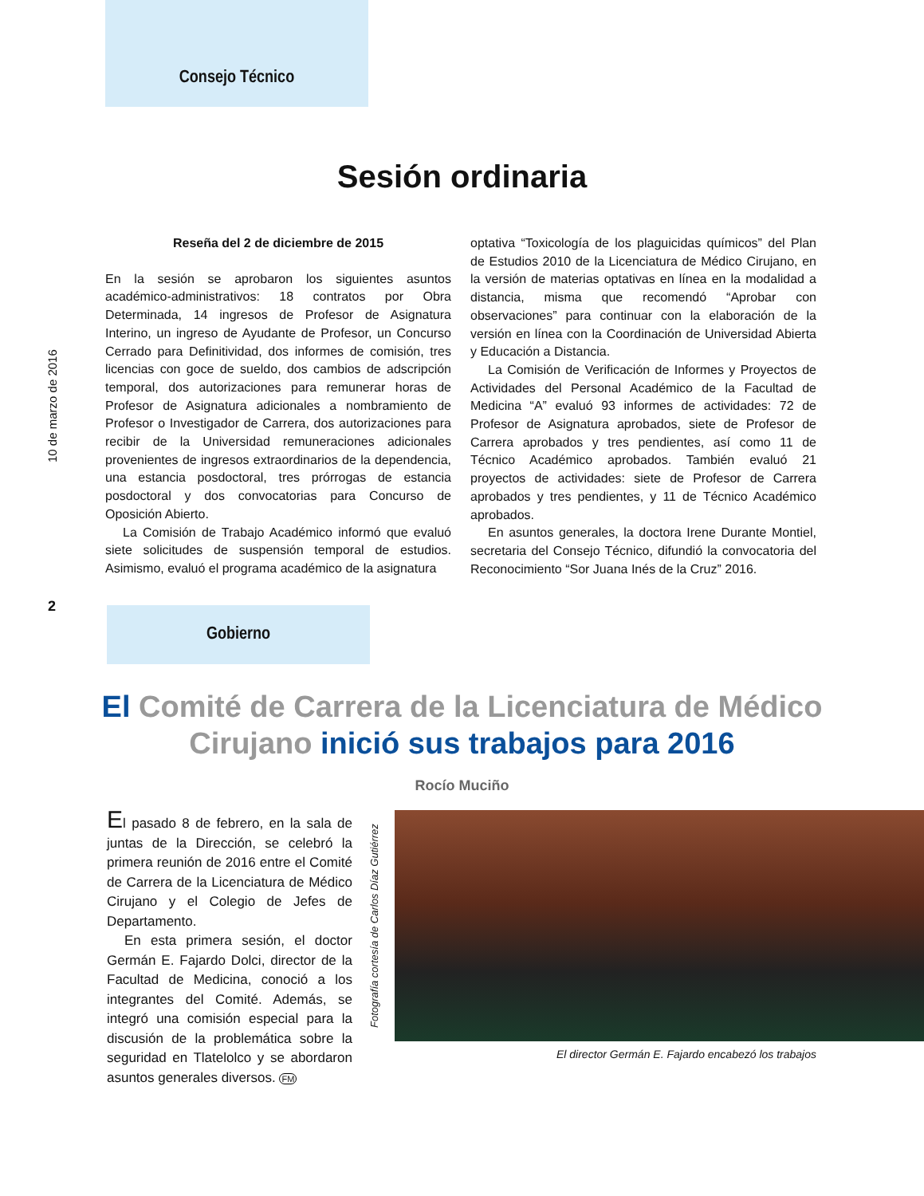10 de marzo de 2016
Consejo Técnico
Sesión ordinaria
Reseña del 2 de diciembre de 2015
En la sesión se aprobaron los siguientes asuntos académico-administrativos: 18 contratos por Obra Determinada, 14 ingresos de Profesor de Asignatura Interino, un ingreso de Ayudante de Profesor, un Concurso Cerrado para Definitividad, dos informes de comisión, tres licencias con goce de sueldo, dos cambios de adscripción temporal, dos autorizaciones para remunerar horas de Profesor de Asignatura adicionales a nombramiento de Profesor o Investigador de Carrera, dos autorizaciones para recibir de la Universidad remuneraciones adicionales provenientes de ingresos extraordinarios de la dependencia, una estancia posdoctoral, tres prórrogas de estancia posdoctoral y dos convocatorias para Concurso de Oposición Abierto.
La Comisión de Trabajo Académico informó que evaluó siete solicitudes de suspensión temporal de estudios. Asimismo, evaluó el programa académico de la asignatura
optativa “Toxicología de los plaguicidas químicos” del Plan de Estudios 2010 de la Licenciatura de Médico Cirujano, en la versión de materias optativas en línea en la modalidad a distancia, misma que recomendó “Aprobar con observaciones” para continuar con la elaboración de la versión en línea con la Coordinación de Universidad Abierta y Educación a Distancia.
La Comisión de Verificación de Informes y Proyectos de Actividades del Personal Académico de la Facultad de Medicina “A” evaluó 93 informes de actividades: 72 de Profesor de Asignatura aprobados, siete de Profesor de Carrera aprobados y tres pendientes, así como 11 de Técnico Académico aprobados. También evaluó 21 proyectos de actividades: siete de Profesor de Carrera aprobados y tres pendientes, y 11 de Técnico Académico aprobados.
En asuntos generales, la doctora Irene Durante Montiel, secretaria del Consejo Técnico, difundió la convocatoria del Reconocimiento “Sor Juana Inés de la Cruz” 2016.
2
Gobierno
El Comité de Carrera de la Licenciatura de Médico Cirujano inició sus trabajos para 2016
Rocío Muciño
El pasado 8 de febrero, en la sala de juntas de la Dirección, se celebró la primera reunión de 2016 entre el Comité de Carrera de la Licenciatura de Médico Cirujano y el Colegio de Jefes de Departamento.
En esta primera sesión, el doctor Germán E. Fajardo Dolci, director de la Facultad de Medicina, conoció a los integrantes del Comité. Además, se integró una comisión especial para la discusión de la problemática sobre la seguridad en Tlatelolco y se abordaron asuntos generales diversos. FM
Fotografía cortesía de Carlos Díaz Gutiérrez
El director Germán E. Fajardo encabezó los trabajos